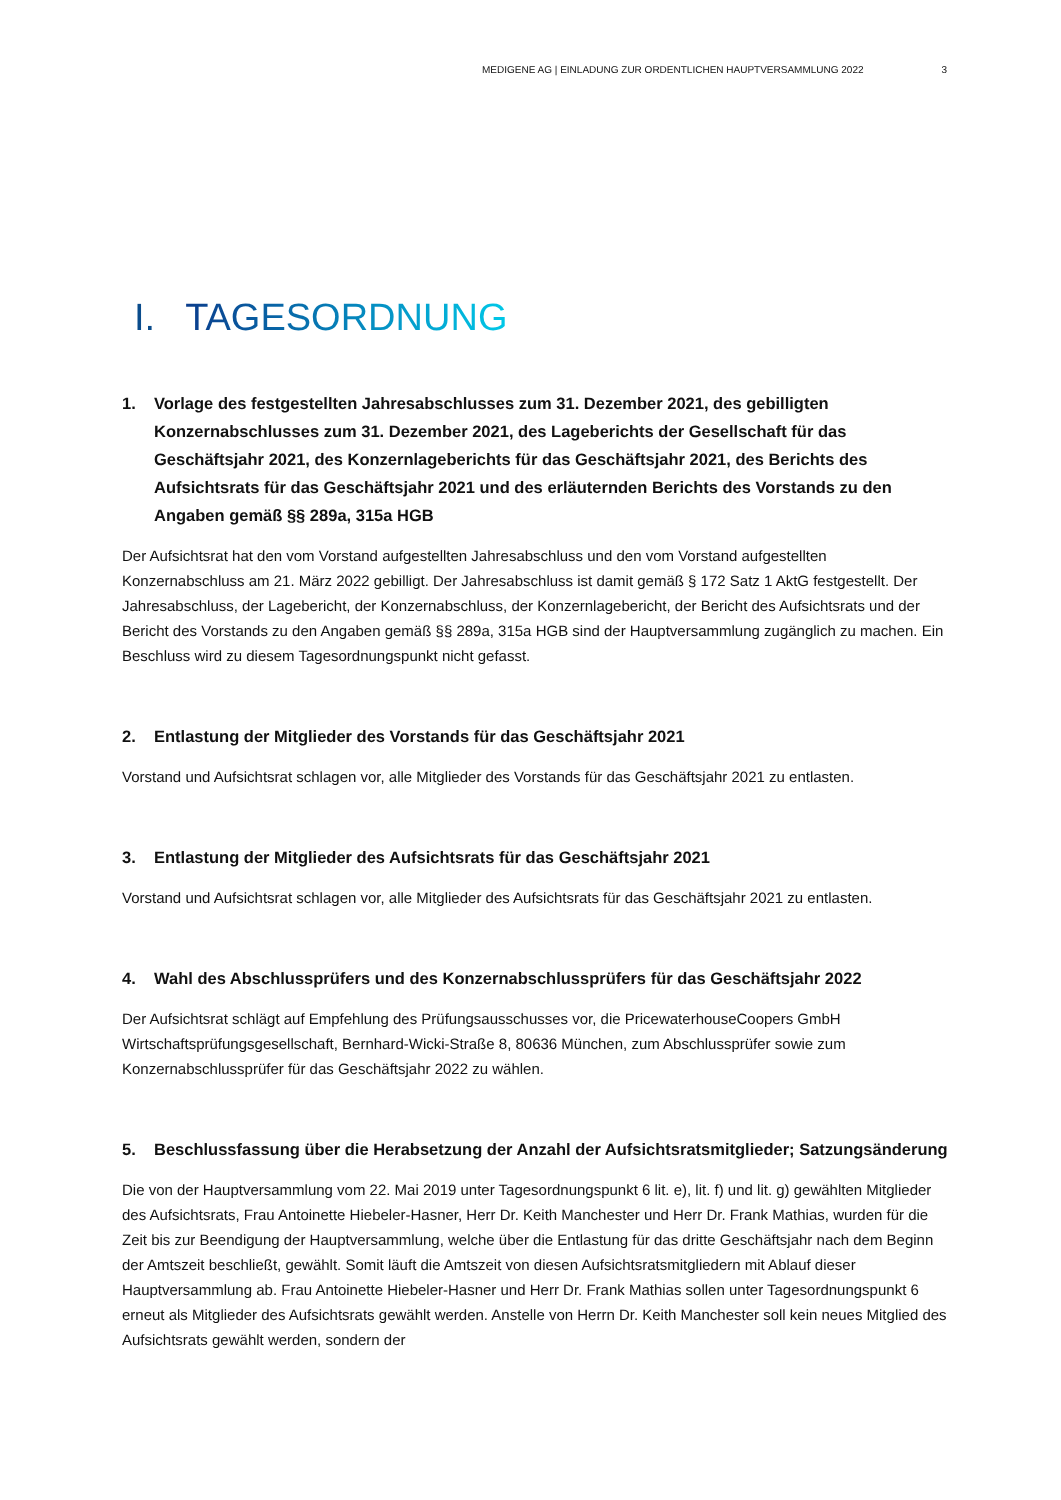MEDIGENE AG | EINLADUNG ZUR ORDENTLICHEN HAUPTVERSAMMLUNG 2022 3
I. TAGESORDNUNG
1. Vorlage des festgestellten Jahresabschlusses zum 31. Dezember 2021, des gebilligten Konzernabschlusses zum 31. Dezember 2021, des Lageberichts der Gesellschaft für das Geschäftsjahr 2021, des Konzernlageberichts für das Geschäftsjahr 2021, des Berichts des Aufsichtsrats für das Geschäftsjahr 2021 und des erläuternden Berichts des Vorstands zu den Angaben gemäß §§ 289a, 315a HGB
Der Aufsichtsrat hat den vom Vorstand aufgestellten Jahresabschluss und den vom Vorstand aufgestellten Konzernabschluss am 21. März 2022 gebilligt. Der Jahresabschluss ist damit gemäß § 172 Satz 1 AktG festgestellt. Der Jahresabschluss, der Lagebericht, der Konzernabschluss, der Konzernlagebericht, der Bericht des Aufsichtsrats und der Bericht des Vorstands zu den Angaben gemäß §§ 289a, 315a HGB sind der Hauptversammlung zugänglich zu machen. Ein Beschluss wird zu diesem Tagesordnungspunkt nicht gefasst.
2. Entlastung der Mitglieder des Vorstands für das Geschäftsjahr 2021
Vorstand und Aufsichtsrat schlagen vor, alle Mitglieder des Vorstands für das Geschäftsjahr 2021 zu entlasten.
3. Entlastung der Mitglieder des Aufsichtsrats für das Geschäftsjahr 2021
Vorstand und Aufsichtsrat schlagen vor, alle Mitglieder des Aufsichtsrats für das Geschäftsjahr 2021 zu entlasten.
4. Wahl des Abschlussprüfers und des Konzernabschlussprüfers für das Geschäftsjahr 2022
Der Aufsichtsrat schlägt auf Empfehlung des Prüfungsausschusses vor, die PricewaterhouseCoopers GmbH Wirtschaftsprüfungsgesellschaft, Bernhard-Wicki-Straße 8, 80636 München, zum Abschlussprüfer sowie zum Konzernabschlussprüfer für das Geschäftsjahr 2022 zu wählen.
5. Beschlussfassung über die Herabsetzung der Anzahl der Aufsichtsratsmitglieder; Satzungsänderung
Die von der Hauptversammlung vom 22. Mai 2019 unter Tagesordnungspunkt 6 lit. e), lit. f) und lit. g) gewählten Mitglieder des Aufsichtsrats, Frau Antoinette Hiebeler-Hasner, Herr Dr. Keith Manchester und Herr Dr. Frank Mathias, wurden für die Zeit bis zur Beendigung der Hauptversammlung, welche über die Entlastung für das dritte Geschäftsjahr nach dem Beginn der Amtszeit beschließt, gewählt. Somit läuft die Amtszeit von diesen Aufsichtsratsmitgliedern mit Ablauf dieser Hauptversammlung ab. Frau Antoinette Hiebeler-Hasner und Herr Dr. Frank Mathias sollen unter Tagesordnungspunkt 6 erneut als Mitglieder des Aufsichtsrats gewählt werden. Anstelle von Herrn Dr. Keith Manchester soll kein neues Mitglied des Aufsichtsrats gewählt werden, sondern der